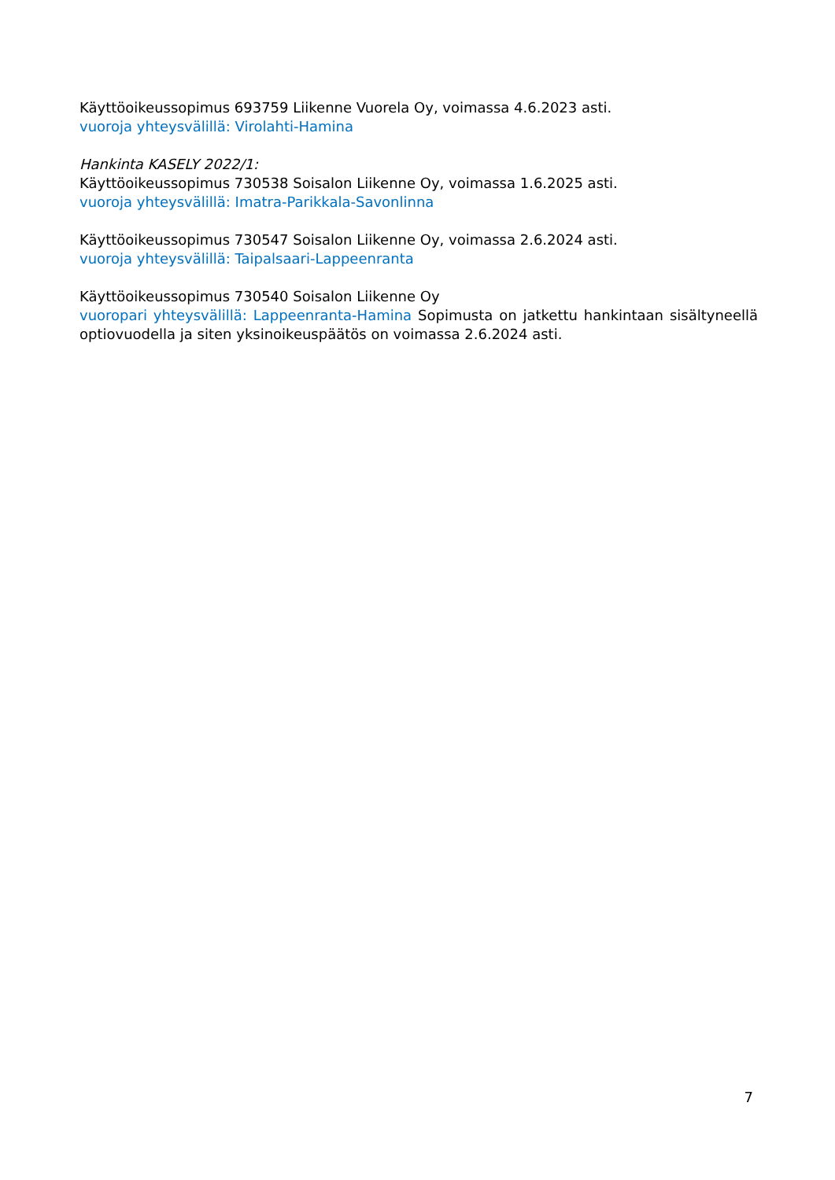Käyttöoikeussopimus 693759 Liikenne Vuorela Oy, voimassa 4.6.2023 asti.
vuoroja yhteysvälillä: Virolahti-Hamina
Hankinta KASELY 2022/1:
Käyttöoikeussopimus 730538 Soisalon Liikenne Oy, voimassa 1.6.2025 asti.
vuoroja yhteysvälillä: Imatra-Parikkala-Savonlinna
Käyttöoikeussopimus 730547 Soisalon Liikenne Oy, voimassa 2.6.2024 asti.
vuoroja yhteysvälillä: Taipalsaari-Lappeenranta
Käyttöoikeussopimus 730540 Soisalon Liikenne Oy
vuoropari yhteysvälillä: Lappeenranta-Hamina Sopimusta on jatkettu hankintaan sisältyneellä optiovuodella ja siten yksinoikeuspäätös on voimassa 2.6.2024 asti.
7